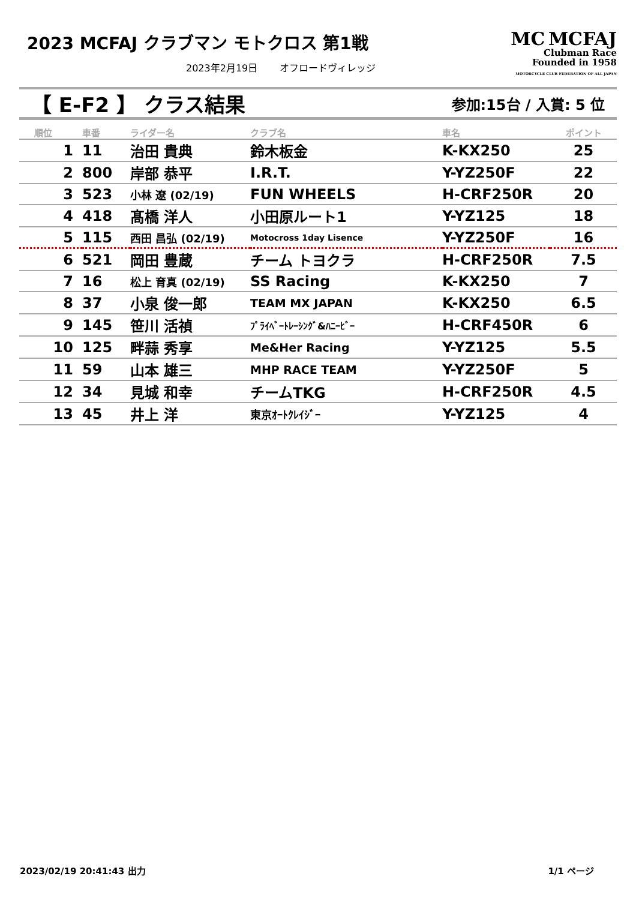2023 MCFAJ クラブマン モトクロス 第1戦
2023年2月19日　　 オフロードヴィレッジ
MC MCFAJ
Clubman Race
Founded in 1958
MOTORCYCLE CLUB FEDERATION OF ALL JAPAN
【 E-F2 】 クラス結果 参加:15台 / 入賞: 5 位
| 順位 | 車番 | ライダー名 | クラブ名 | 車名 | ポイント |
| --- | --- | --- | --- | --- | --- |
| 1 | 11 | 治田 貴典 | 鈴木板金 | K-KX250 | 25 |
| 2 | 800 | 岸部 恭平 | I.R.T. | Y-YZ250F | 22 |
| 3 | 523 | 小林 遼 (02/19) | FUN WHEELS | H-CRF250R | 20 |
| 4 | 418 | 髙橋 洋人 | 小田原ルート1 | Y-YZ125 | 18 |
| 5 | 115 | 西田 昌弘 (02/19) | Motocross 1day Lisence | Y-YZ250F | 16 |
| 6 | 521 | 岡田 豊蔵 | チーム トヨクラ | H-CRF250R | 7.5 |
| 7 | 16 | 松上 育真 (02/19) | SS Racing | K-KX250 | 7 |
| 8 | 37 | 小泉 俊一郎 | TEAM MX JAPAN | K-KX250 | 6.5 |
| 9 | 145 | 笹川 活禎 | ﾌﾟﾗｲﾍﾞｰﾄﾚｰｼﾝｸﾞ&ﾊﾆｰﾋﾞｰ | H-CRF450R | 6 |
| 10 | 125 | 畔蒜 秀享 | Me&Her Racing | Y-YZ125 | 5.5 |
| 11 | 59 | 山本 雄三 | MHP RACE TEAM | Y-YZ250F | 5 |
| 12 | 34 | 見城 和幸 | チームTKG | H-CRF250R | 4.5 |
| 13 | 45 | 井上 洋 | 東京ｵｰﾄｸﾚｲｼﾞｰ | Y-YZ125 | 4 |
2023/02/19 20:41:43 出力 1/1 ページ